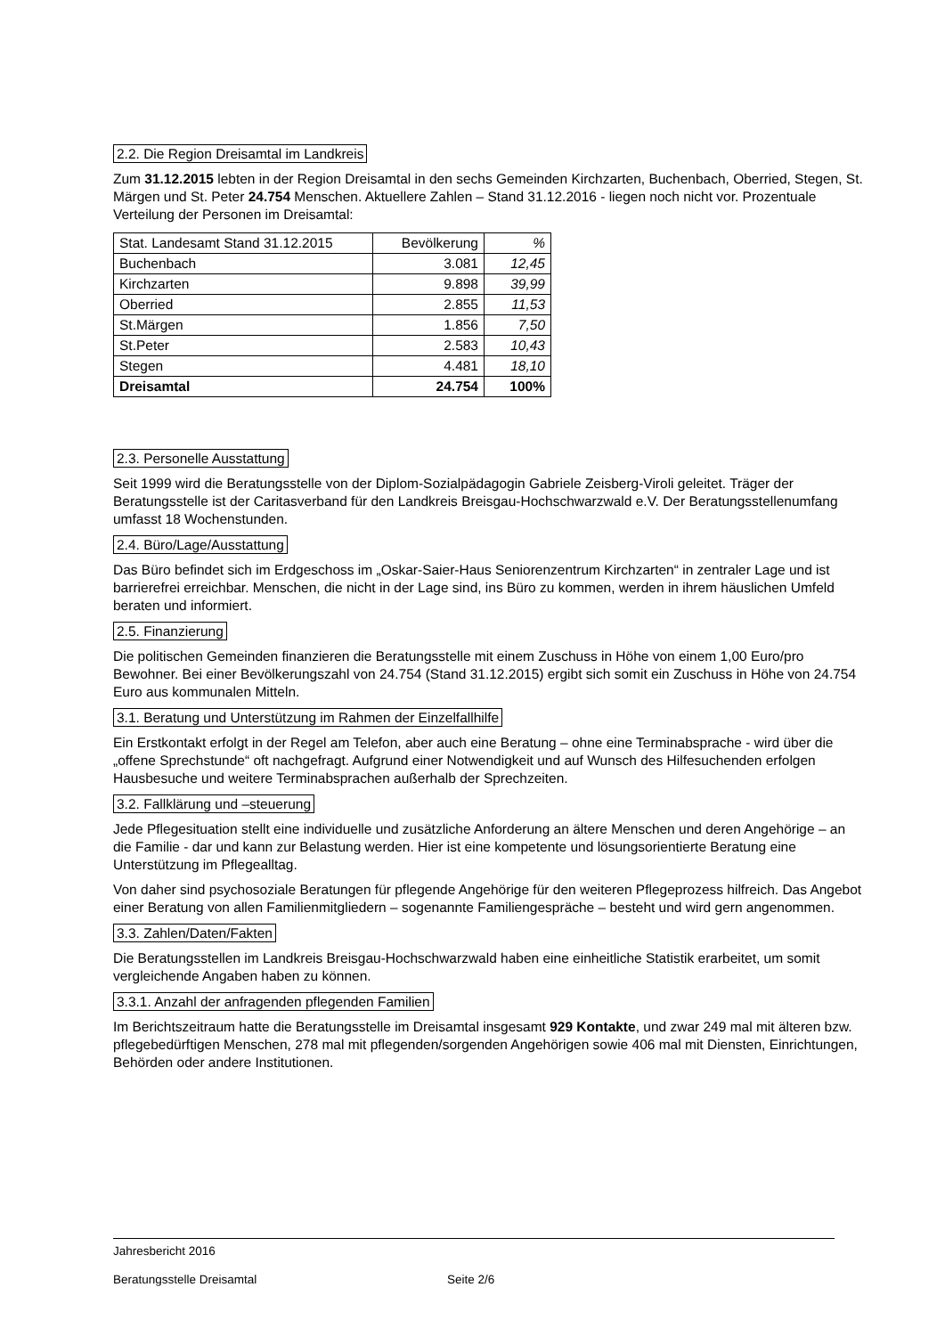2.2. Die Region Dreisamtal im Landkreis
Zum 31.12.2015 lebten in der Region Dreisamtal in den sechs Gemeinden Kirchzarten, Buchenbach, Oberried, Stegen, St. Märgen und St. Peter 24.754 Menschen. Aktuellere Zahlen – Stand 31.12.2016 - liegen noch nicht vor. Prozentuale Verteilung der Personen im Dreisamtal:
| Stat. Landesamt Stand 31.12.2015 | Bevölkerung | % |
| Buchenbach | 3.081 | 12,45 |
| Kirchzarten | 9.898 | 39,99 |
| Oberried | 2.855 | 11,53 |
| St.Märgen | 1.856 | 7,50 |
| St.Peter | 2.583 | 10,43 |
| Stegen | 4.481 | 18,10 |
| Dreisamtal | 24.754 | 100% |
2.3. Personelle Ausstattung
Seit 1999 wird die Beratungsstelle von der Diplom-Sozialpädagogin Gabriele Zeisberg-Viroli geleitet. Träger der Beratungsstelle ist der Caritasverband für den Landkreis Breisgau-Hochschwarzwald e.V. Der Beratungsstellenumfang umfasst 18 Wochenstunden.
2.4. Büro/Lage/Ausstattung
Das Büro befindet sich im Erdgeschoss im „Oskar-Saier-Haus Seniorenzentrum Kirchzarten“ in zentraler Lage und ist barrierefrei erreichbar. Menschen, die nicht in der Lage sind, ins Büro zu kommen, werden in ihrem häuslichen Umfeld beraten und informiert.
2.5. Finanzierung
Die politischen Gemeinden finanzieren die Beratungsstelle mit einem Zuschuss in Höhe von einem 1,00 Euro/pro Bewohner. Bei einer Bevölkerungszahl von 24.754 (Stand 31.12.2015) ergibt sich somit ein Zuschuss in Höhe von 24.754 Euro aus kommunalen Mitteln.
3.1. Beratung und Unterstützung im Rahmen der Einzelfallhilfe
Ein Erstkontakt erfolgt in der Regel am Telefon, aber auch eine Beratung – ohne eine Terminabsprache - wird über die „offene Sprechstunde“ oft nachgefragt. Aufgrund einer Notwendigkeit und auf Wunsch des Hilfesuchenden erfolgen Hausbesuche und weitere Terminabsprachen außerhalb der Sprechzeiten.
3.2. Fallklärung und –steuerung
Jede Pflegesituation stellt eine individuelle und zusätzliche Anforderung an ältere Menschen und deren Angehörige – an die Familie - dar und kann zur Belastung werden. Hier ist eine kompetente und lösungsorientierte Beratung eine Unterstützung im Pflegealltag.
Von daher sind psychosoziale Beratungen für pflegende Angehörige für den weiteren Pflegeprozess hilfreich. Das Angebot einer Beratung von allen Familienmitgliedern – sogenannte Familiengespräche – besteht und wird gern angenommen.
3.3. Zahlen/Daten/Fakten
Die Beratungsstellen im Landkreis Breisgau-Hochschwarzwald haben eine einheitliche Statistik erarbeitet, um somit vergleichende Angaben haben zu können.
3.3.1. Anzahl der anfragenden pflegenden Familien
Im Berichtszeitraum hatte die Beratungsstelle im Dreisamtal insgesamt 929 Kontakte, und zwar 249 mal mit älteren bzw. pflegebedürftigen Menschen, 278 mal mit pflegenden/sorgenden Angehörigen sowie 406 mal mit Diensten, Einrichtungen, Behörden oder andere Institutionen.
Jahresbericht 2016
Beratungsstelle Dreisamtal Seite 2/6